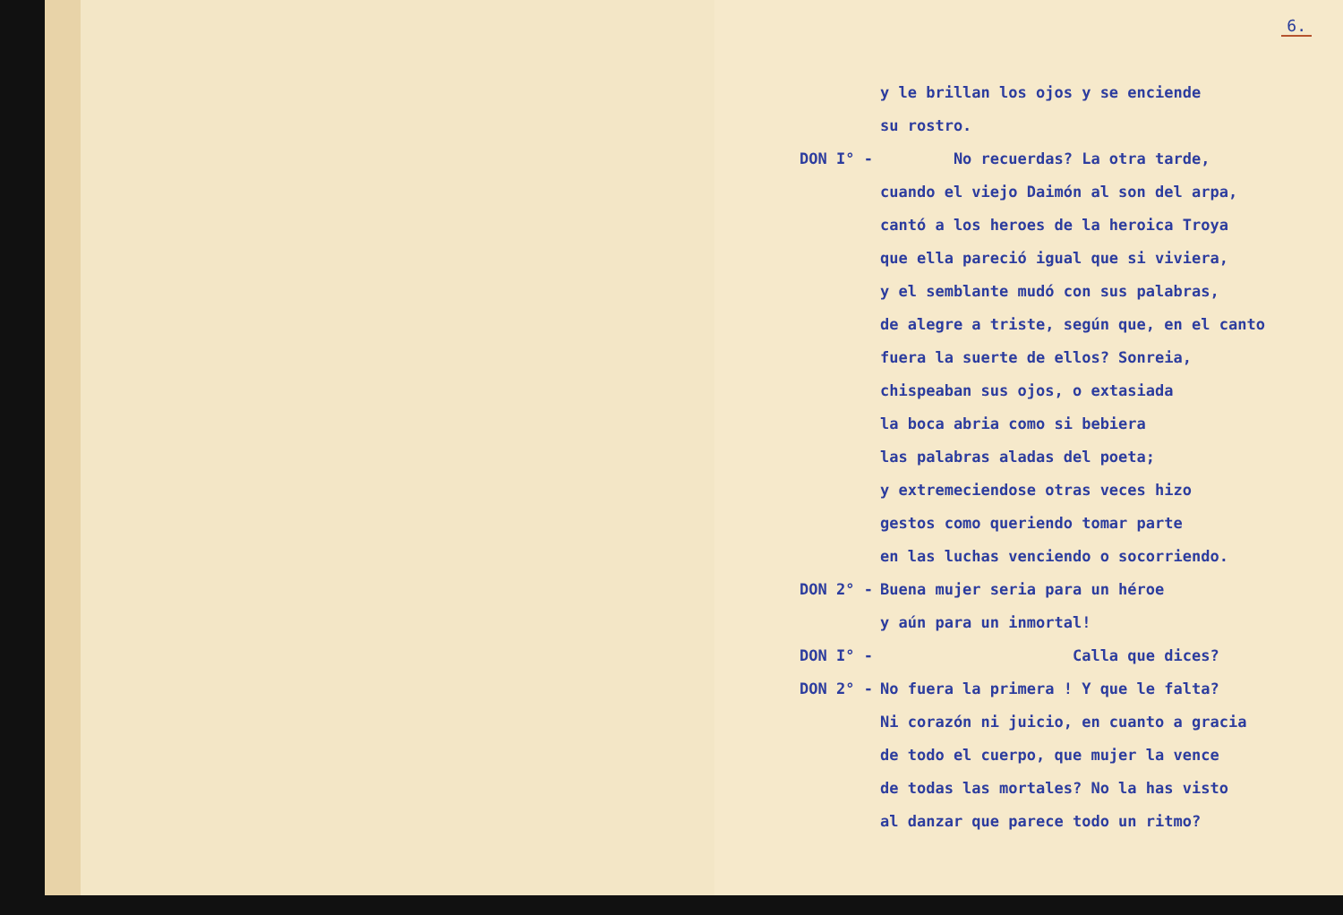6.
y le brillan los ojos y se enciende
su rostro.
DON I° - No recuerdas? La otra tarde,
cuando el viejo Daimón al son del arpa,
cantó a los heroes de la heroica Troya
que ella pareció igual que si viviera,
y el semblante mudó con sus palabras,
de alegre a triste, según que, en el canto
fuera la suerte de ellos? Sonreia,
chispeaban sus ojos, o extasiada
la boca abria como si bebiera
las palabras aladas del poeta;
y extremeciendose otras veces hizo
gestos como queriendo tomar parte
en las luchas venciendo o socorriendo.
DON 2° - Buena mujer seria para un héroe
y aún para un inmortal!
DON I° - Calla que dices?
DON 2° - No fuera la primera ! Y que le falta?
Ni corazón ni juicio, en cuanto a gracia
de todo el cuerpo, que mujer la vence
de todas las mortales? No la has visto
al danzar que parece todo un ritmo?